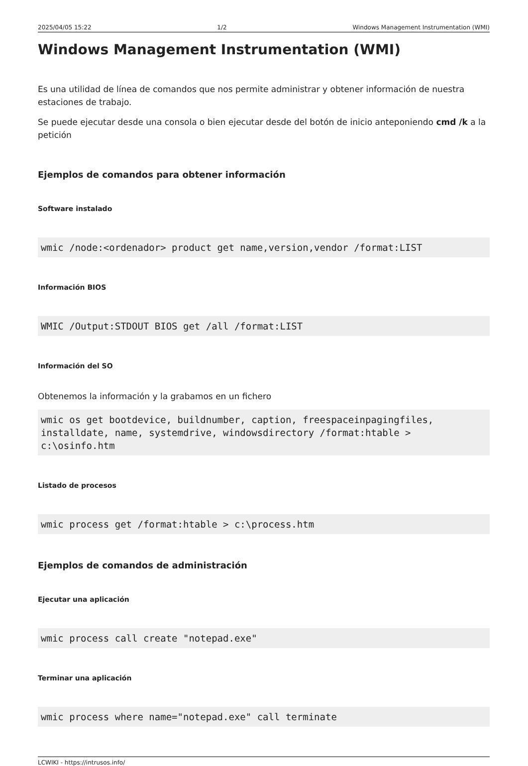2025/04/05 15:22 1/2 Windows Management Instrumentation (WMI)
Windows Management Instrumentation (WMI)
Es una utilidad de línea de comandos que nos permite administrar y obtener información de nuestra estaciones de trabajo.
Se puede ejecutar desde una consola o bien ejecutar desde del botón de inicio anteponiendo cmd /k a la petición
Ejemplos de comandos para obtener información
Software instalado
wmic /node:<ordenador> product get name,version,vendor /format:LIST
Información BIOS
WMIC /Output:STDOUT BIOS get /all /format:LIST
Información del SO
Obtenemos la información y la grabamos en un fichero
wmic os get bootdevice, buildnumber, caption, freespaceinpagingfiles, installdate, name, systemdrive, windowsdirectory /format:htable > c:\osinfo.htm
Listado de procesos
wmic process get /format:htable > c:\process.htm
Ejemplos de comandos de administración
Ejecutar una aplicación
wmic process call create "notepad.exe"
Terminar una aplicación
wmic process where name="notepad.exe" call terminate
LCWIKI - https://intrusos.info/